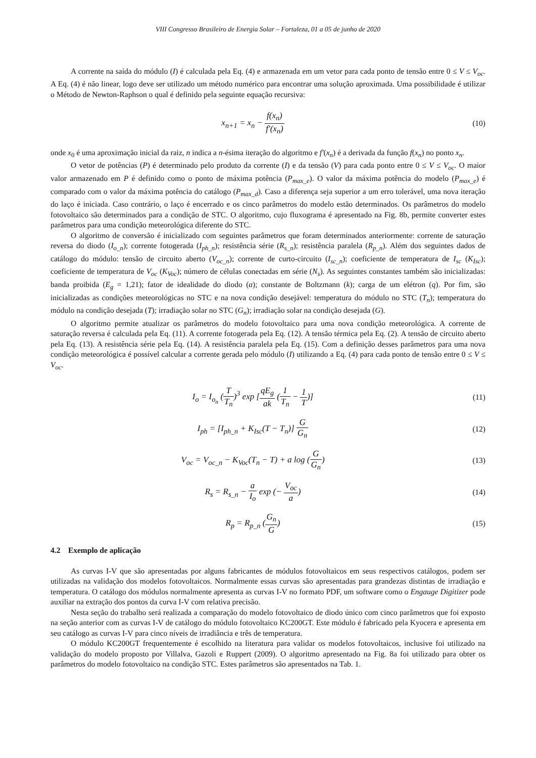VIII Congresso Brasileiro de Energia Solar – Fortaleza, 01 a 05 de junho de 2020
A corrente na saída do módulo (I) é calculada pela Eq. (4) e armazenada em um vetor para cada ponto de tensão entre 0 ≤ V ≤ V<sub>oc</sub>. A Eq. (4) é não linear, logo deve ser utilizado um método numérico para encontrar uma solução aproximada. Uma possibilidade é utilizar o Método de Newton-Raphson o qual é definido pela seguinte equação recursiva:
x<sub>n+1</sub> = x<sub>n</sub> − f(x<sub>n</sub>) f′(x<sub>n</sub>) (10)
onde x<sub>0</sub> é uma aproximação inicial da raiz, n indica a n-ésima iteração do algoritmo e f′(x<sub>n</sub>) é a derivada da função f(x<sub>n</sub>) no ponto x<sub>n</sub>.
O vetor de potências (P) é determinado pelo produto da corrente (I) e da tensão (V) para cada ponto entre 0 ≤ V ≤ V<sub>oc</sub>. O maior valor armazenado em P é definido como o ponto de máxima potência (P<sub>max_e</sub>). O valor da máxima potência do modelo (P<sub>max_e</sub>) é comparado com o valor da máxima potência do catálogo (P<sub>max_d</sub>). Caso a diferença seja superior a um erro tolerável, uma nova iteração do laço é iniciada. Caso contrário, o laço é encerrado e os cinco parâmetros do modelo estão determinados. Os parâmetros do modelo fotovoltaico são determinados para a condição de STC. O algoritmo, cujo fluxograma é apresentado na Fig. 8b, permite converter estes parâmetros para uma condição meteorológica diferente do STC.
O algoritmo de conversão é inicializado com seguintes parâmetros que foram determinados anteriormente: corrente de saturação reversa do diodo (I<sub>o_n</sub>); corrente fotogerada (I<sub>ph_n</sub>); resistência série (R<sub>s_n</sub>); resistência paralela (R<sub>p_n</sub>). Além dos seguintes dados de catálogo do módulo: tensão de circuito aberto (V<sub>oc_n</sub>); corrente de curto-circuito (I<sub>sc_n</sub>); coeficiente de temperatura de I<sub>sc</sub> (K<sub>Isc</sub>); coeficiente de temperatura de V<sub>oc</sub> (K<sub>Voc</sub>); número de células conectadas em série (N<sub>s</sub>). As seguintes constantes também são inicializadas: banda proibida (E<sub>g</sub> = 1,21); fator de idealidade do diodo (a); constante de Boltzmann (k); carga de um elétron (q). Por fim, são inicializadas as condições meteorológicas no STC e na nova condição desejável: temperatura do módulo no STC (T<sub>n</sub>); temperatura do módulo na condição desejada (T); irradiação solar no STC (G<sub>n</sub>); irradiação solar na condição desejada (G).
O algoritmo permite atualizar os parâmetros do modelo fotovoltaico para uma nova condição meteorológica. A corrente de saturação reversa é calculada pela Eq. (11). A corrente fotogerada pela Eq. (12). A tensão térmica pela Eq. (2). A tensão de circuito aberto pela Eq. (13). A resistência série pela Eq. (14). A resistência paralela pela Eq. (15). Com a definição desses parâmetros para uma nova condição meteorológica é possível calcular a corrente gerada pelo módulo (I) utilizando a Eq. (4) para cada ponto de tensão entre 0 ≤ V ≤ V<sub>oc</sub>.
I<sub>o</sub> = I<sub>o<sub>n</sub></sub> (T T<sub>n</sub>)<sup>3</sup> exp [qE<sub>g</sub> ak (1 T<sub>n</sub> − 1 T)]
(11)
I<sub>ph</sub> = [I<sub>ph_n</sub> + K<sub>Isc</sub>(T − T<sub>n</sub>)] G G<sub>n</sub>
(12)
V<sub>oc</sub> = V<sub>oc_n</sub> − K<sub>Voc</sub>(T<sub>n</sub> − T) + a log (G G<sub>n</sub>)
(13)
R<sub>s</sub> = R<sub>s_n</sub> − a I<sub>o</sub> exp (− V<sub>oc</sub> a) (14)
R<sub>p</sub> = R<sub>p_n</sub> (G<sub>n</sub> G) (15)
4.2 Exemplo de aplicação
As curvas I-V que são apresentadas por alguns fabricantes de módulos fotovoltaicos em seus respectivos catálogos, podem ser utilizadas na validação dos modelos fotovoltaicos. Normalmente essas curvas são apresentadas para grandezas distintas de irradiação e temperatura. O catálogo dos módulos normalmente apresenta as curvas I-V no formato PDF, um software como o Engauge Digitizer pode auxiliar na extração dos pontos da curva I-V com relativa precisão.
Nesta seção do trabalho será realizada a comparação do modelo fotovoltaico de diodo único com cinco parâmetros que foi exposto na seção anterior com as curvas I-V de catálogo do módulo fotovoltaico KC200GT. Este módulo é fabricado pela Kyocera e apresenta em seu catálogo as curvas I-V para cinco níveis de irradiância e três de temperatura.
O módulo KC200GT frequentemente é escolhido na literatura para validar os modelos fotovoltaicos, inclusive foi utilizado na validação do modelo proposto por Villalva, Gazoli e Ruppert (2009). O algoritmo apresentado na Fig. 8a foi utilizado para obter os parâmetros do modelo fotovoltaico na condição STC. Estes parâmetros são apresentados na Tab. 1.